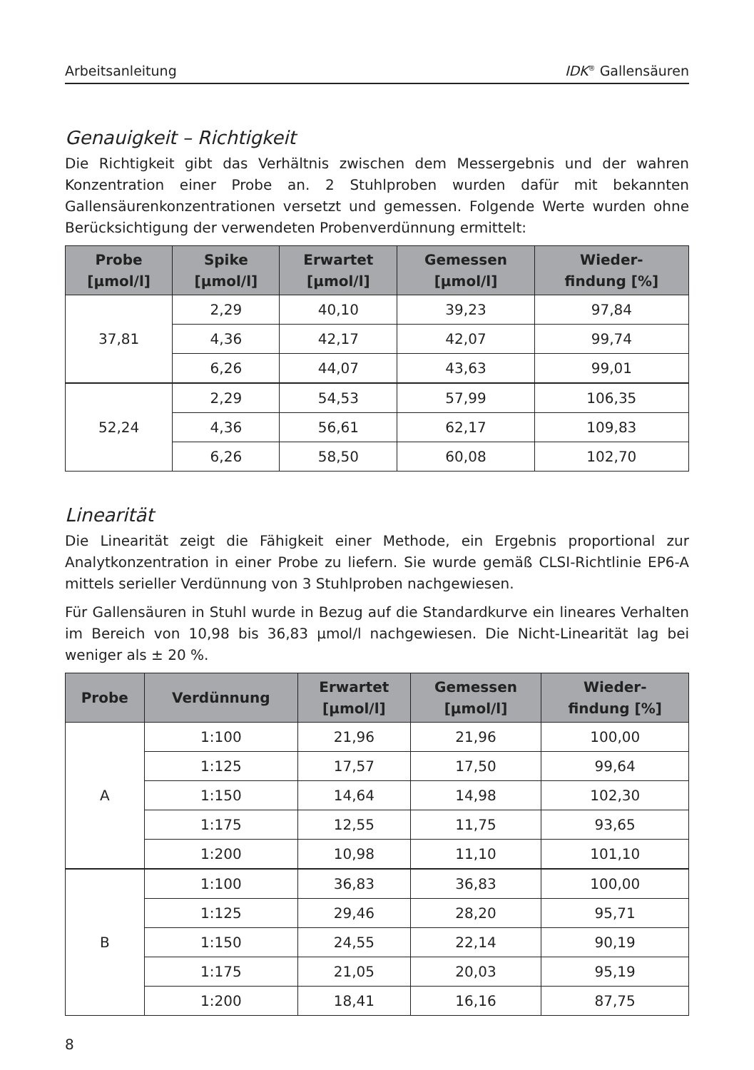Arbeitsanleitung IDK<sup>®</sup> Gallensäuren
Genauigkeit – Richtigkeit
Die Richtigkeit gibt das Verhältnis zwischen dem Messergebnis und der wahren Konzentration einer Probe an. 2 Stuhlproben wurden dafür mit bekannten Gallensäurenkonzentrationen versetzt und gemessen. Folgende Werte wurden ohne Berücksichtigung der verwendeten Probenverdünnung ermittelt:
| Probe [µmol/l] | Spike [µmol/l] | Erwartet [µmol/l] | Gemessen [µmol/l] | Wieder- findung [%] |
| --- | --- | --- | --- | --- |
| 37,81 | 2,29 | 40,10 | 39,23 | 97,84 |
| | 4,36 | 42,17 | 42,07 | 99,74 |
| | 6,26 | 44,07 | 43,63 | 99,01 |
| 52,24 | 2,29 | 54,53 | 57,99 | 106,35 |
| | 4,36 | 56,61 | 62,17 | 109,83 |
| | 6,26 | 58,50 | 60,08 | 102,70 |
Linearität
Die Linearität zeigt die Fähigkeit einer Methode, ein Ergebnis proportional zur Analytkonzentration in einer Probe zu liefern. Sie wurde gemäß CLSI-Richtlinie EP6-A mittels serieller Verdünnung von 3 Stuhlproben nachgewiesen.
Für Gallensäuren in Stuhl wurde in Bezug auf die Standardkurve ein lineares Verhalten im Bereich von 10,98 bis 36,83 µmol/l nachgewiesen. Die Nicht-Linearität lag bei weniger als ± 20 %.
| Probe | Verdünnung | Erwartet [µmol/l] | Gemessen [µmol/l] | Wieder- findung [%] |
| --- | --- | --- | --- | --- |
| A | 1:100 | 21,96 | 21,96 | 100,00 |
| | 1:125 | 17,57 | 17,50 | 99,64 |
| | 1:150 | 14,64 | 14,98 | 102,30 |
| | 1:175 | 12,55 | 11,75 | 93,65 |
| | 1:200 | 10,98 | 11,10 | 101,10 |
| B | 1:100 | 36,83 | 36,83 | 100,00 |
| | 1:125 | 29,46 | 28,20 | 95,71 |
| | 1:150 | 24,55 | 22,14 | 90,19 |
| | 1:175 | 21,05 | 20,03 | 95,19 |
| | 1:200 | 18,41 | 16,16 | 87,75 |
8